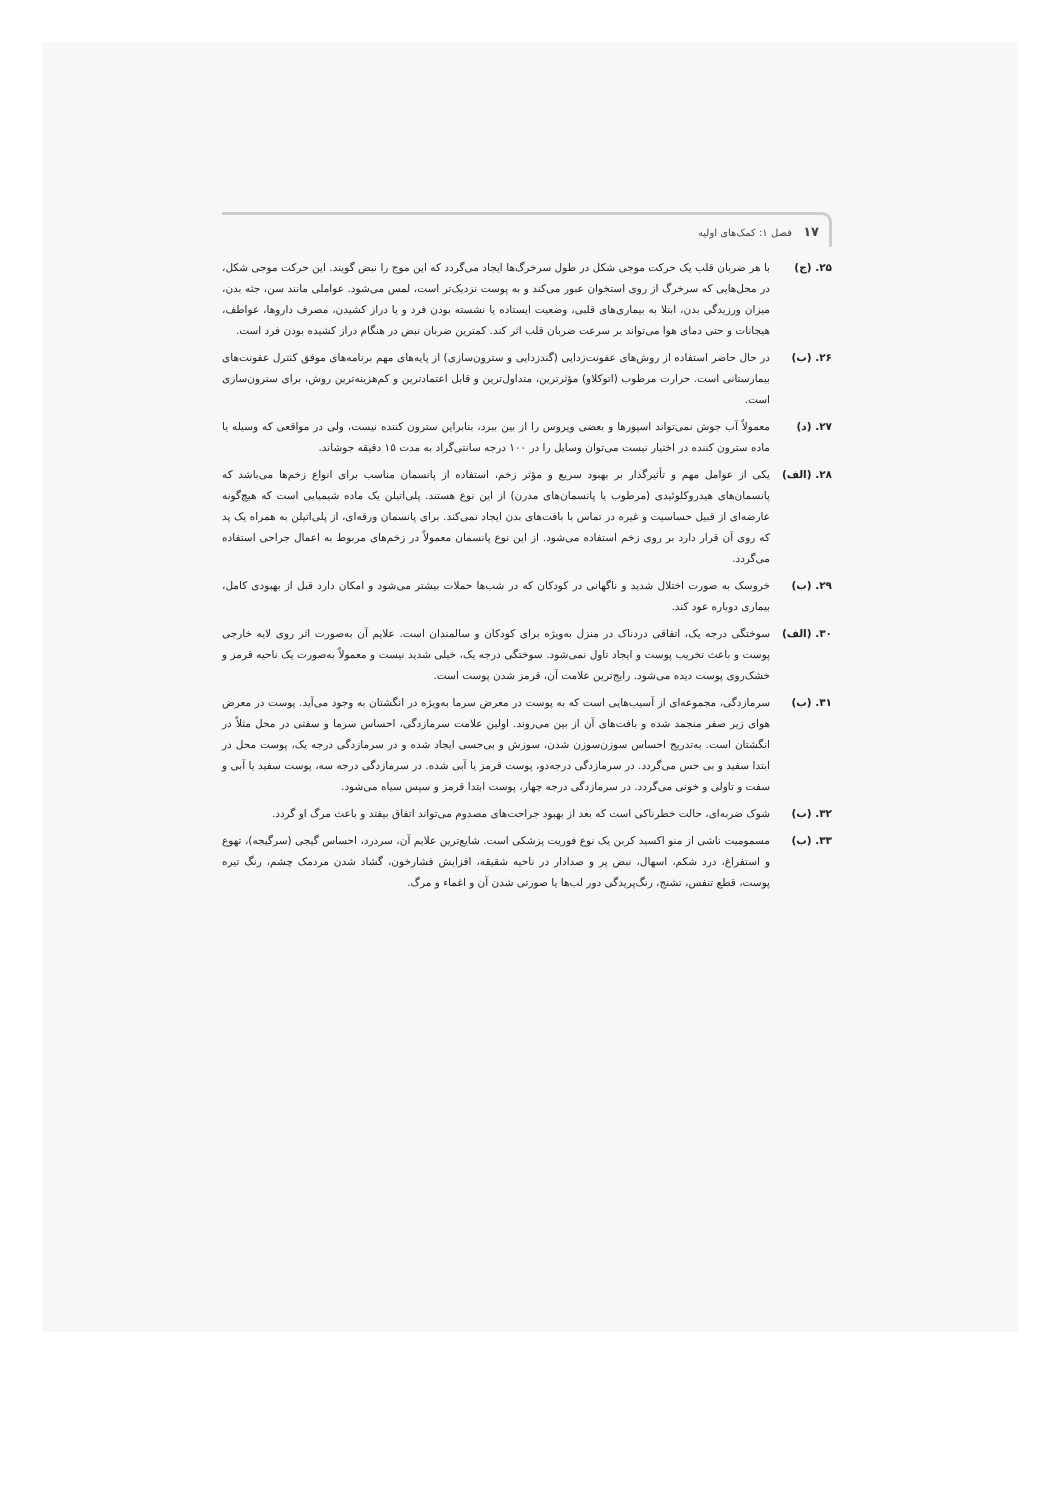۱۷ فصل ۱: کمک‌های اولیه
۲۵. (ج) با هر ضربان قلب یک حرکت موجی شکل در طول سرخرگ‌ها ایجاد می‌گردد که این موج را نبض گویند. این حرکت موجی شکل، در محل‌هایی که سرخرگ از روی استخوان عبور می‌کند و به پوست نزدیک‌تر است، لمس می‌شود. عواملی مانند سن، جثه بدن، میزان ورزیدگی بدن، ابتلا به بیماری‌های قلبی، وضعیت ایستاده یا نشسته بودن فرد و یا دراز کشیدن، مصرف داروها، عواطف، هیجانات و حتی دمای هوا می‌تواند بر سرعت ضربان قلب اثر کند. کمترین ضربان نبض در هنگام دراز کشیده بودن فرد است.
۲۶. (ب) در حال حاضر استفاده از روش‌های عفونت‌زدایی (گندزدایی و سترون‌سازی) از پایه‌های مهم برنامه‌های موفق کنترل عفونت‌های بیمارستانی است. حرارت مرطوب (اتوکلاو) مؤثرترین، متداول‌ترین و قابل اعتمادترین و کم‌هزینه‌ترین روش، برای سترون‌سازی است.
۲۷. (د) معمولاً آب جوش نمی‌تواند اسپورها و بعضی ویروس را از بین ببرد، بنابراین سترون کننده نیست، ولی در مواقعی که وسیله یا ماده سترون کننده در اختیار نیست می‌توان وسایل را در ۱۰۰ درجه سانتی‌گراد به مدت ۱۵ دقیقه جوشاند.
۲۸. (الف) یکی از عوامل مهم و تأثیرگذار بر بهبود سریع و مؤثر زخم، استفاده از پانسمان مناسب برای انواع زخم‌ها می‌باشد که پانسمان‌های هیدروکلوئیدی (مرطوب یا پانسمان‌های مدرن) از این نوع هستند. پلی‌اتیلن یک ماده شیمیایی است که هیچ‌گونه عارضه‌ای از قبیل حساسیت و غیره در تماس با بافت‌های بدن ایجاد نمی‌کند. برای پانسمان ورقه‌ای، از پلی‌اتیلن به همراه یک پد که روی آن قرار دارد بر روی زخم استفاده می‌شود. از این نوع پانسمان معمولاً در زخم‌های مربوط به اعمال جراحی استفاده می‌گردد.
۲۹. (ب) خروسک به صورت اختلال شدید و ناگهانی در کودکان که در شب‌ها حملات بیشتر می‌شود و امکان دارد قبل از بهبودی کامل، بیماری دوباره عود کند.
۳۰. (الف) سوختگی درجه یک، اتفاقی دردناک در منزل به‌ویژه برای کودکان و سالمندان است. علایم آن به‌صورت اثر روی لایه خارجی پوست و باعث تخریب پوست و ایجاد تاول نمی‌شود. سوختگی درجه یک، خیلی شدید نیست و معمولاً به‌صورت یک ناحیه قرمز و خشک‌روی پوست دیده می‌شود. رایج‌ترین علامت آن، قرمز شدن پوست است.
۳۱. (ب) سرمازدگی، مجموعه‌ای از آسیب‌هایی است که به پوست در معرض سرما به‌ویژه در انگشتان به وجود می‌آید. پوست در معرض هوای زیر صفر منجمد شده و بافت‌های آن از بین می‌روند. اولین علامت سرمازدگی، احساس سرما و سفتی در محل مثلاً در انگشتان است. به‌تدریج احساس سوزن‌سوزن شدن، سوزش و بی‌حسی ایجاد شده و در سرمازدگی درجه یک، پوست محل در ابتدا سفید و بی حس می‌گردد. در سرمازدگی درجه‌دو، پوست قرمز یا آبی شده. در سرمازدگی درجه سه، پوست سفید یا آبی و سفت و تاولی و خونی می‌گردد. در سرمازدگی درجه چهار، پوست ابتدا قرمز و سپس سیاه می‌شود.
۳۲. (ب) شوک ضربه‌ای، حالت خطرناکی است که بعد از بهبود جراحت‌های مصدوم می‌تواند اتفاق بیفتد و باعث مرگ او گردد.
۳۳. (ب) مسمومیت ناشی از منو اکسید کربن یک نوع فوریت پزشکی است. شایع‌ترین علایم آن، سردرد، احساس گیجی (سرگیجه)، تهوع و استفراغ، درد شکم، اسهال، نبض پر و صدادار در ناحیه شقیقه، افزایش فشارخون، گشاد شدن مردمک چشم، رنگ تیره پوست، قطع تنفس، تشنج، رنگ‌پریدگی دور لب‌ها یا صورتی شدن آن و اغماء و مرگ.